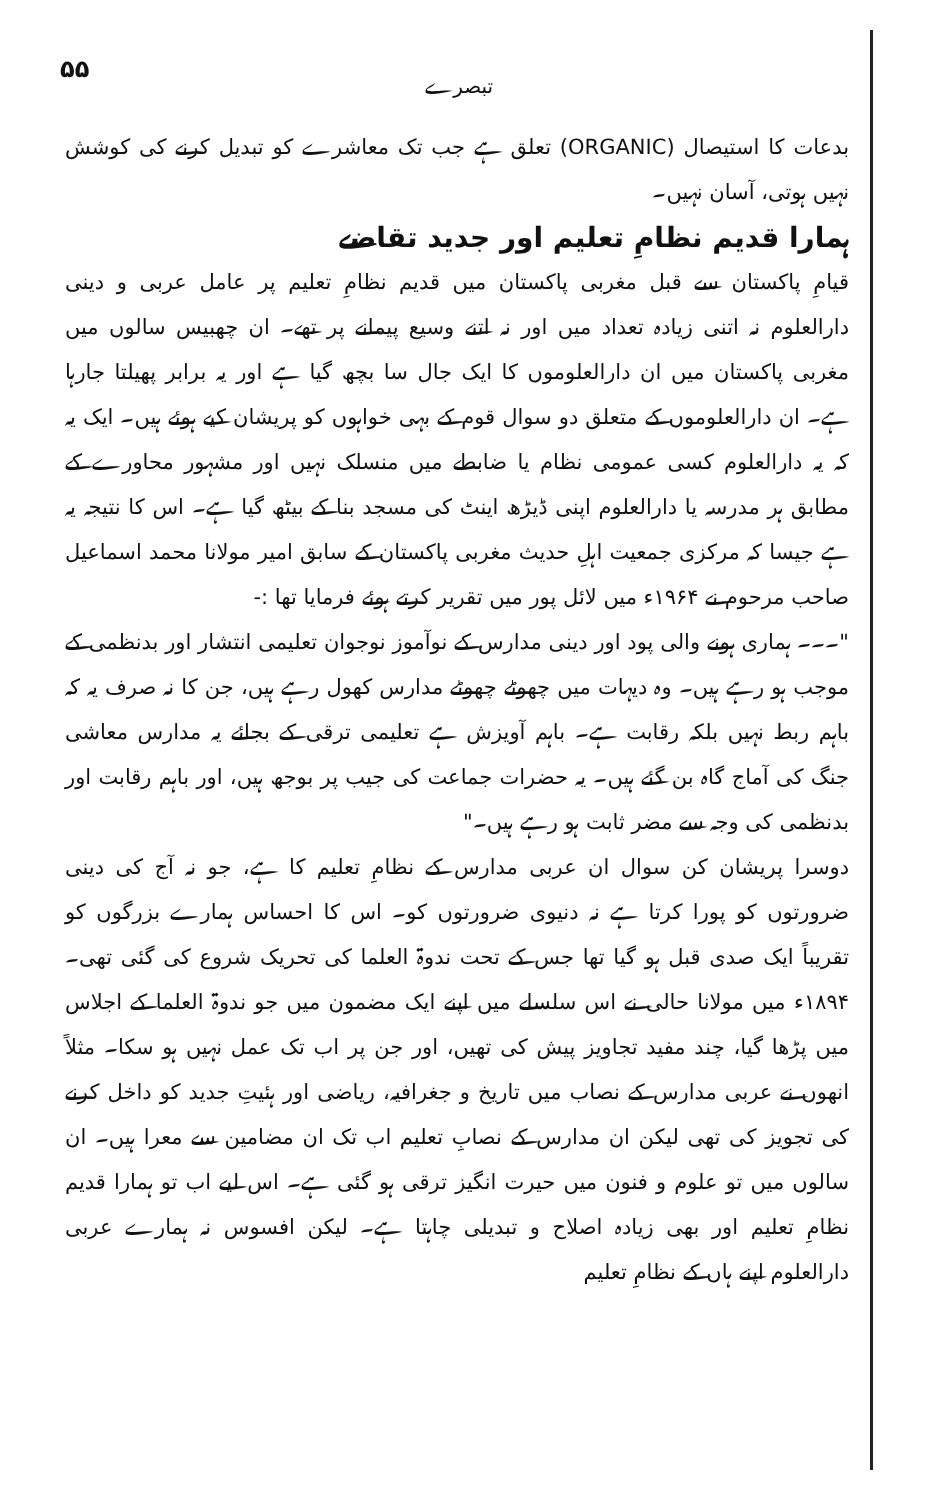۵۵ تبصرے
بدعات کا استیصال (ORGANIC) تعلق ہے جب تک معاشرے کو تبدیل کرنے کی کوشش نہیں ہوتی، آسان نہیں۔
ہمارا قدیم نظامِ تعلیم اور جدید تقاضے
قیامِ پاکستان سے قبل مغربی پاکستان میں قدیم نظامِ تعلیم پر عامل عربی و دینی دارالعلوم نہ اتنی زیادہ تعداد میں اور نہ اتنے وسیع پیمانے پر تھے۔ ان چھبیس سالوں میں مغربی پاکستان میں ان دارالعلوموں کا ایک جال سا بچھ گیا ہے اور یہ برابر پھیلتا جارہا ہے۔ ان دارالعلوموں کے متعلق دو سوال قوم کے بہی خواہوں کو پریشان کیے ہوئے ہیں۔ ایک یہ کہ یہ دارالعلوم کسی عمومی نظام یا ضابطے میں منسلک نہیں اور مشہور محاورے کے مطابق ہر مدرسہ یا دارالعلوم اپنی ڈیڑھ اینٹ کی مسجد بنا کے بیٹھ گیا ہے۔ اس کا نتیجہ یہ ہے جیسا کہ مرکزی جمعیت اہلِ حدیث مغربی پاکستان کے سابق امیر مولانا محمد اسماعیل صاحب مرحوم نے ۱۹۶۴ء میں لائل پور میں تقریر کرتے ہوئے فرمایا تھا :-
"۔۔۔ ہماری ہونے والی پود اور دینی مدارس کے نوآموز نوجوان تعلیمی انتشار اور بدنظمی کے موجب ہو رہے ہیں۔ وہ دیہات میں چھوٹے چھوٹے مدارس کھول رہے ہیں، جن کا نہ صرف یہ کہ باہم ربط نہیں بلکہ رقابت ہے۔ باہم آویزش ہے تعلیمی ترقی کے بجائے یہ مدارس معاشی جنگ کی آماج گاہ بن گئے ہیں۔ یہ حضرات جماعت کی جیب پر بوجھ ہیں، اور باہم رقابت اور بدنظمی کی وجہ سے مضر ثابت ہو رہے ہیں۔"
دوسرا پریشان کن سوال ان عربی مدارس کے نظامِ تعلیم کا ہے، جو نہ آج کی دینی ضرورتوں کو پورا کرتا ہے نہ دنیوی ضرورتوں کو۔ اس کا احساس ہمارے بزرگوں کو تقریباً ایک صدی قبل ہو گیا تھا جس کے تحت ندوۃ العلما کی تحریک شروع کی گئی تھی۔ ۱۸۹۴ء میں مولانا حالی نے اس سلسلے میں اپنے ایک مضمون میں جو ندوۃ العلما کے اجلاس میں پڑھا گیا، چند مفید تجاویز پیش کی تھیں، اور جن پر اب تک عمل نہیں ہو سکا۔ مثلاً انھوں نے عربی مدارس کے نصاب میں تاریخ و جغرافیہ، ریاضی اور ہئیتِ جدید کو داخل کرنے کی تجویز کی تھی لیکن ان مدارس کے نصابِ تعلیم اب تک ان مضامین سے معرا ہیں۔ ان سالوں میں تو علوم و فنون میں حیرت انگیز ترقی ہو گئی ہے۔ اس لیے اب تو ہمارا قدیم نظامِ تعلیم اور بھی زیادہ اصلاح و تبدیلی چاہتا ہے۔ لیکن افسوس نہ ہمارے عربی دارالعلوم اپنے ہاں کے نظامِ تعلیم